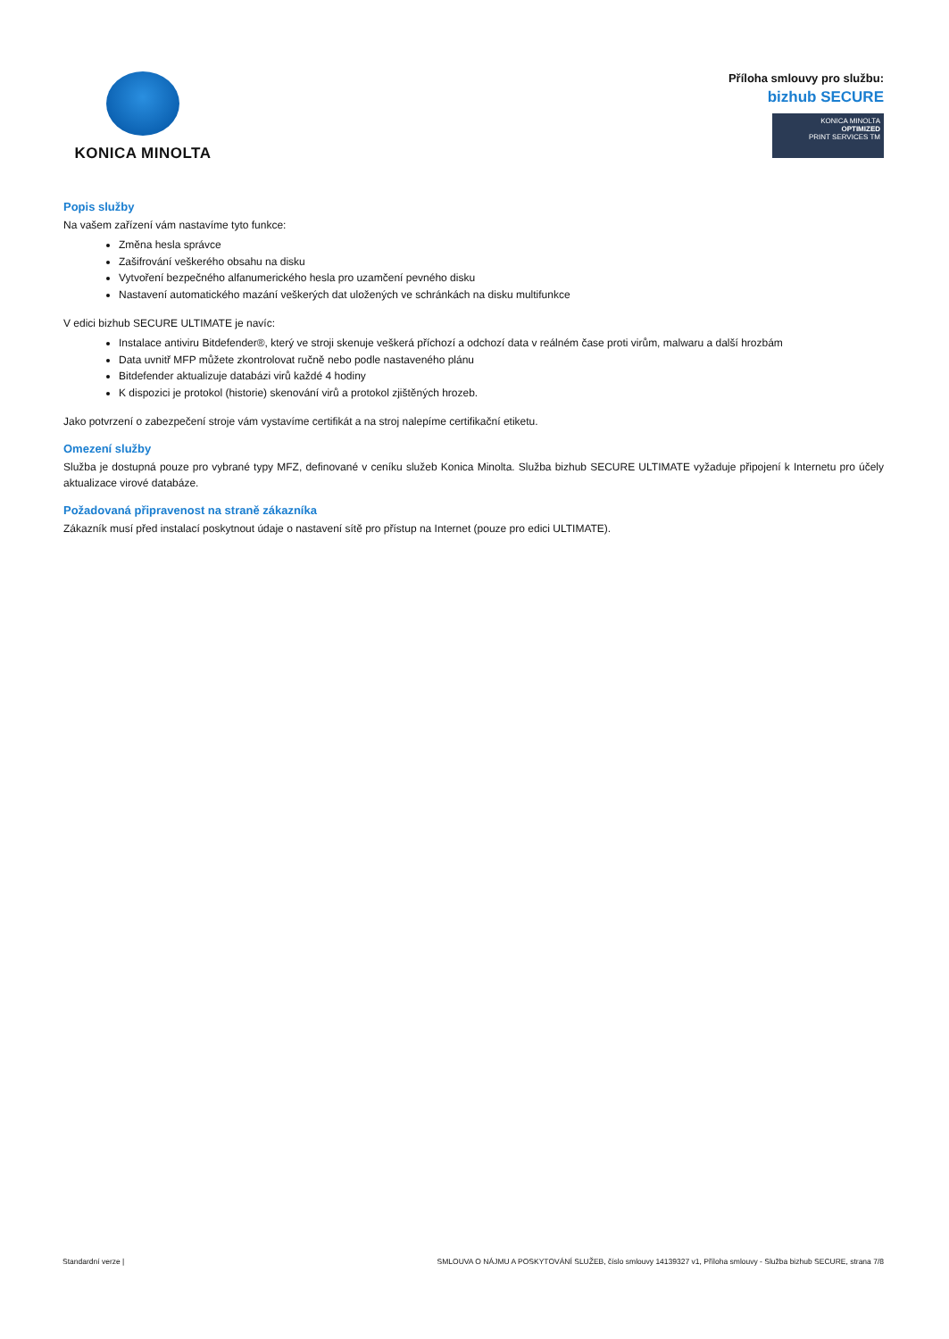KONICA MINOLTA
Příloha smlouvy pro službu:
bizhub SECURE
KONICA MINOLTA
OPTIMIZED
PRINT SERVICES TM
Popis služby
Na vašem zařízení vám nastavíme tyto funkce:
Změna hesla správce
Zašifrování veškerého obsahu na disku
Vytvoření bezpečného alfanumerického hesla pro uzamčení pevného disku
Nastavení automatického mazání veškerých dat uložených ve schránkách na disku multifunkce
V edici bizhub SECURE ULTIMATE je navíc:
Instalace antiviru Bitdefender®, který ve stroji skenuje veškerá příchozí a odchozí data v reálném čase proti virům, malwaru a další hrozbám
Data uvnitř MFP můžete zkontrolovat ručně nebo podle nastaveného plánu
Bitdefender aktualizuje databázi virů každé 4 hodiny
K dispozici je protokol (historie) skenování virů a protokol zjištěných hrozeb.
Jako potvrzení o zabezpečení stroje vám vystavíme certifikát a na stroj nalepíme certifikační etiketu.
Omezení služby
Služba je dostupná pouze pro vybrané typy MFZ, definované v ceníku služeb Konica Minolta. Služba bizhub SECURE ULTIMATE vyžaduje připojení k Internetu pro účely aktualizace virové databáze.
Požadovaná připravenost na straně zákazníka
Zákazník musí před instalací poskytnout údaje o nastavení sítě pro přístup na Internet (pouze pro edici ULTIMATE).
Standardní verze | SMLOUVA O NÁJMU A POSKYTOVÁNÍ SLUŽEB, číslo smlouvy 14139327 v1, Příloha smlouvy - Služba bizhub SECURE, strana 7/8